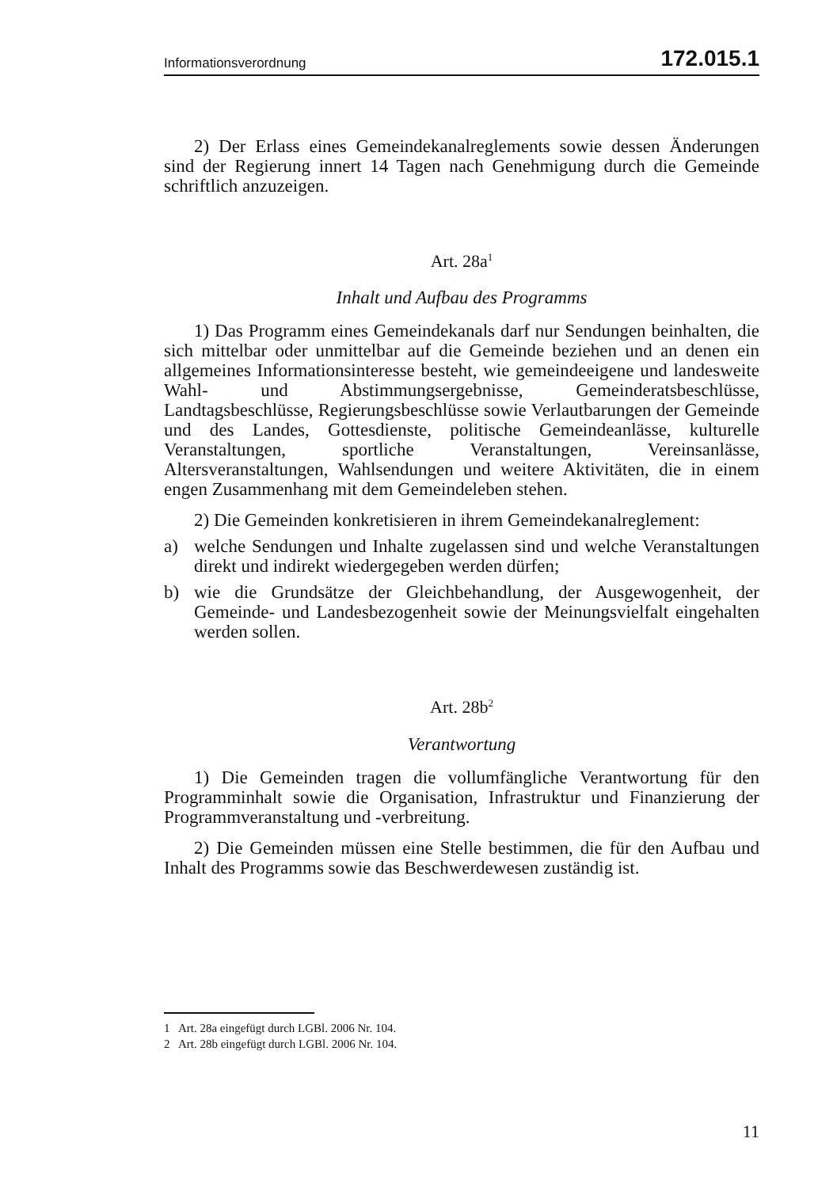Informationsverordnung 172.015.1
2) Der Erlass eines Gemeindekanalreglements sowie dessen Änderungen sind der Regierung innert 14 Tagen nach Genehmigung durch die Gemeinde schriftlich anzuzeigen.
Art. 28a<sup>1</sup>
Inhalt und Aufbau des Programms
1) Das Programm eines Gemeindekanals darf nur Sendungen beinhalten, die sich mittelbar oder unmittelbar auf die Gemeinde beziehen und an denen ein allgemeines Informationsinteresse besteht, wie gemeindeeigene und landesweite Wahl- und Abstimmungsergebnisse, Gemeinderatsbeschlüsse, Landtagsbeschlüsse, Regierungsbeschlüsse sowie Verlautbarungen der Gemeinde und des Landes, Gottesdienste, politische Gemeindeanlässe, kulturelle Veranstaltungen, sportliche Veranstaltungen, Vereinsanlässe, Altersveranstaltungen, Wahlsendungen und weitere Aktivitäten, die in einem engen Zusammenhang mit dem Gemeindeleben stehen.
2) Die Gemeinden konkretisieren in ihrem Gemeindekanalreglement:
a) welche Sendungen und Inhalte zugelassen sind und welche Veranstaltungen direkt und indirekt wiedergegeben werden dürfen;
b) wie die Grundsätze der Gleichbehandlung, der Ausgewogenheit, der Gemeinde- und Landesbezogenheit sowie der Meinungsvielfalt eingehalten werden sollen.
Art. 28b<sup>2</sup>
Verantwortung
1) Die Gemeinden tragen die vollumfängliche Verantwortung für den Programminhalt sowie die Organisation, Infrastruktur und Finanzierung der Programmveranstaltung und -verbreitung.
2) Die Gemeinden müssen eine Stelle bestimmen, die für den Aufbau und Inhalt des Programms sowie das Beschwerdewesen zuständig ist.
1 Art. 28a eingefügt durch LGBl. 2006 Nr. 104.
2 Art. 28b eingefügt durch LGBl. 2006 Nr. 104.
11